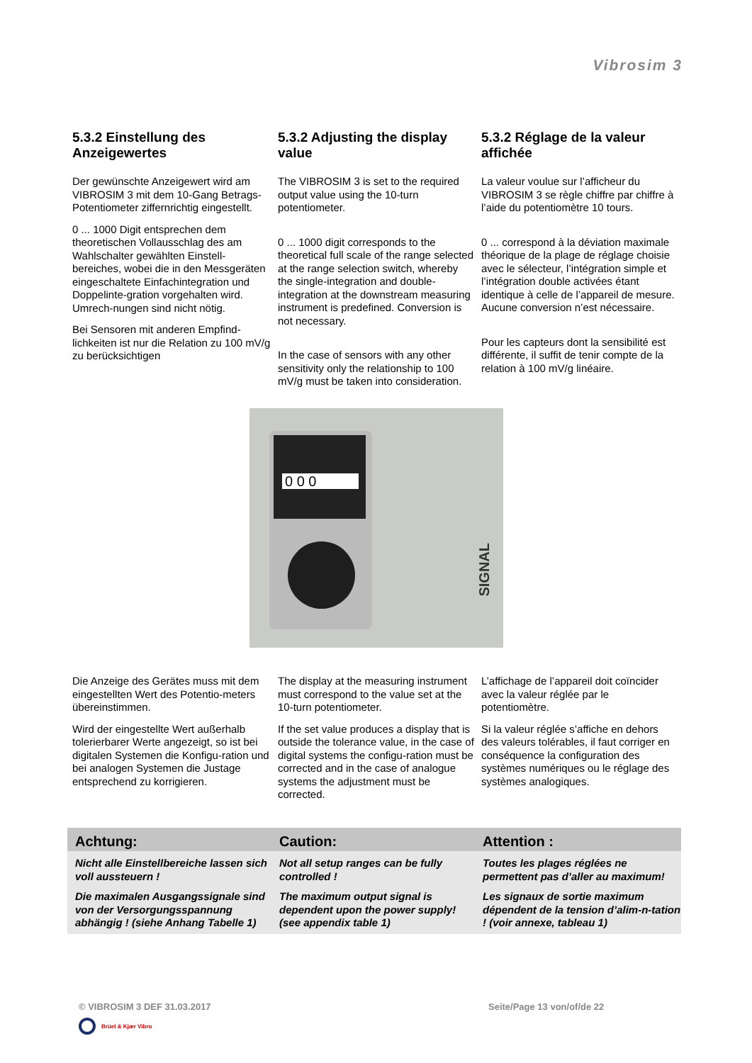Vibrosim 3
5.3.2 Einstellung des Anzeigewertes
Der gewünschte Anzeigewert wird am VIBROSIM 3 mit dem 10-Gang Betrags-Potentiometer ziffernrichtig eingestellt.
0 ... 1000 Digit entsprechen dem theoretischen Vollausschlag des am Wahlschalter gewählten Einstell-bereiches, wobei die in den Messgeräten eingeschaltete Einfachintegration und Doppelinte-gration vorgehalten wird. Umrech-nungen sind nicht nötig.
Bei Sensoren mit anderen Empfind-lichkeiten ist nur die Relation zu 100 mV/g zu berücksichtigen
5.3.2 Adjusting the display value
The VIBROSIM 3 is set to the required output value using the 10-turn potentiometer.
0 ... 1000 digit corresponds to the theoretical full scale of the range selected at the range selection switch, whereby the single-integration and double-integration at the downstream measuring instrument is predefined. Conversion is not necessary.
In the case of sensors with any other sensitivity only the relationship to 100 mV/g must be taken into consideration.
5.3.2 Réglage de la valeur affichée
La valeur voulue sur l’afficheur du VIBROSIM 3 se règle chiffre par chiffre à l’aide du potentiomètre 10 tours.
0 ... correspond à la déviation maximale théorique de la plage de réglage choisie avec le sélecteur, l’intégration simple et l’intégration double activées étant identique à celle de l’appareil de mesure. Aucune conversion n’est nécessaire.
Pour les capteurs dont la sensibilité est différente, il suffit de tenir compte de la relation à 100 mV/g linéaire.
0 0 0
SIGNAL
Die Anzeige des Gerätes muss mit dem eingestellten Wert des Potentio-meters übereinstimmen.
Wird der eingestellte Wert außerhalb tolerierbarer Werte angezeigt, so ist bei digitalen Systemen die Konfigu-ration und bei analogen Systemen die Justage entsprechend zu korrigieren.
The display at the measuring instrument must correspond to the value set at the 10-turn potentiometer.
If the set value produces a display that is outside the tolerance value, in the case of digital systems the configu-ration must be corrected and in the case of analogue systems the adjustment must be corrected.
L’affichage de l’appareil doit coïncider avec la valeur réglée par le potentiomètre.
Si la valeur réglée s’affiche en dehors des valeurs tolérables, il faut corriger en conséquence la configuration des systèmes numériques ou le réglage des systèmes analogiques.
Achtung:
Nicht alle Einstellbereiche lassen sich voll aussteuern !
Die maximalen Ausgangssignale sind von der Versorgungsspannung abhängig ! (siehe Anhang Tabelle 1)
Caution:
Not all setup ranges can be fully controlled !
The maximum output signal is dependent upon the power supply! (see appendix table 1)
Attention :
Toutes les plages réglées ne permettent pas d’aller au maximum!
Les signaux de sortie maximum dépendent de la tension d’alim-n-tation ! (voir annexe, tableau 1)
© VIBROSIM 3 DEF 31.03.2017 Seite/Page 13 von/of/de 22
Brüel & Kjær Vibro